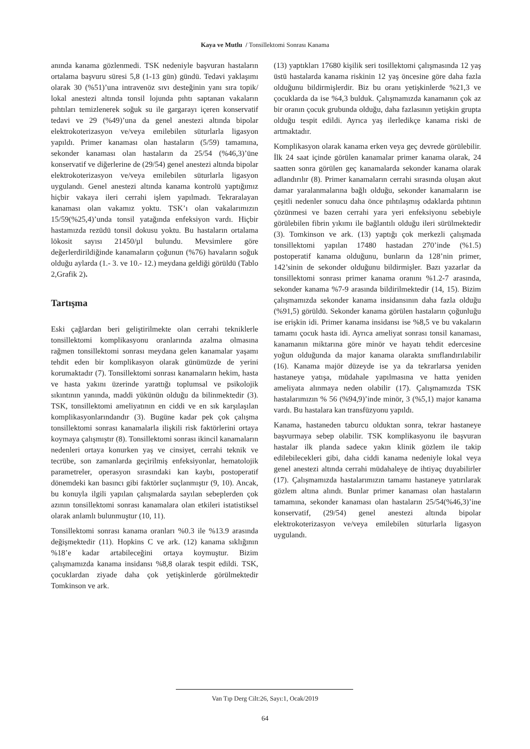Kaya ve Mutlu / Tonsillektomi Sonrası Kanama
anında kanama gözlenmedi. TSK nedeniyle başvuran hastaların ortalama başvuru süresi 5,8 (1-13 gün) gündü. Tedavi yaklaşımı olarak 30 (%51)’una intravenöz sıvı desteğinin yanı sıra topik/ lokal anestezi altında tonsil lojunda pıhtı saptanan vakaların pıhtıları temizlenerek soğuk su ile gargarayı içeren konservatif tedavi ve 29 (%49)’una da genel anestezi altında bipolar elektrokoterizasyon ve/veya emilebilen süturlarla ligasyon yapıldı. Primer kanaması olan hastaların (5/59) tamamına, sekonder kanaması olan hastaların da 25/54 (%46,3)’üne konservatif ve diğerlerine de (29/54) genel anestezi altında bipolar elektrokoterizasyon ve/veya emilebilen süturlarla ligasyon uygulandı. Genel anestezi altında kanama kontrolü yaptığımız hiçbir vakaya ileri cerrahi işlem yapılmadı. Tekraralayan kanaması olan vakamız yoktu. TSK’ı olan vakalarımızın 15/59(%25,4)’unda tonsil yatağında enfeksiyon vardı. Hiçbir hastamızda rezüdü tonsil dokusu yoktu. Bu hastaların ortalama lökosit sayısı 21450/µl bulundu. Mevsimlere göre değerlerdirildiğinde kanamaların çoğunun (%76) havaların soğuk olduğu aylarda (1.- 3. ve 10.- 12.) meydana geldiği görüldü (Tablo 2,Grafik 2).
Tartışma
Eski çağlardan beri geliştirilmekte olan cerrahi tekniklerle tonsillektomi komplikasyonu oranlarında azalma olmasına rağmen tonsillektomi sonrası meydana gelen kanamalar yaşamı tehdit eden bir komplikasyon olarak günümüzde de yerini korumaktadır (7). Tonsillektomi sonrası kanamaların hekim, hasta ve hasta yakını üzerinde yarattığı toplumsal ve psikolojik sıkıntının yanında, maddi yükünün olduğu da bilinmektedir (3). TSK, tonsillektomi ameliyatının en ciddi ve en sık karşılaşılan komplikasyonlarındandır (3). Bugüne kadar pek çok çalışma tonsillektomi sonrası kanamalarla ilişkili risk faktörlerini ortaya koymaya çalışmıştır (8). Tonsillektomi sonrası ikincil kanamaların nedenleri ortaya konurken yaş ve cinsiyet, cerrahi teknik ve tecrübe, son zamanlarda geçirilmiş enfeksiyonlar, hematolojik parametreler, operasyon sırasındaki kan kaybı, postoperatif dönemdeki kan basıncı gibi faktörler suçlanmıştır (9, 10). Ancak, bu konuyla ilgili yapılan çalışmalarda sayılan sebeplerden çok azının tonsillektomi sonrası kanamalara olan etkileri istatistiksel olarak anlamlı bulunmuştur (10, 11).
Tonsillektomi sonrası kanama oranları %0.3 ile %13.9 arasında değişmektedir (11). Hopkins C ve ark. (12) kanama sıklığının %18’e kadar artabileceğini ortaya koymuştur. Bizim çalışmamızda kanama insidansı %8,8 olarak tespit edildi. TSK, çocuklardan ziyade daha çok yetişkinlerde görülmektedir Tomkinson ve ark.
(13) yaptıkları 17680 kişilik seri tosillektomi çalışmasında 12 yaş üstü hastalarda kanama riskinin 12 yaş öncesine göre daha fazla olduğunu bildirmişlerdir. Biz bu oranı yetişkinlerde %21,3 ve çocuklarda da ise %4,3 bulduk. Çalışmamızda kanamanın çok az bir oranın çocuk grubunda olduğu, daha fazlasının yetişkin grupta olduğu tespit edildi. Ayrıca yaş ilerledikçe kanama riski de artmaktadır.
Komplikasyon olarak kanama erken veya geç devrede görülebilir. İlk 24 saat içinde görülen kanamalar primer kanama olarak, 24 saatten sonra görülen geç kanamalarda sekonder kanama olarak adlandırılır (8). Primer kanamaların cerrahi sırasında oluşan akut damar yaralanmalarına bağlı olduğu, sekonder kanamaların ise çeşitli nedenler sonucu daha önce pıhtılaşmış odaklarda pıhtının çözünmesi ve bazen cerrahi yara yeri enfeksiyonu sebebiyle görülebilen fibrin yıkımı ile bağlantılı olduğu ileri sürülmektedir (3). Tomkinson ve ark. (13) yaptığı çok merkezli çalışmada tonsillektomi yapılan 17480 hastadan 270’inde (%1.5) postoperatif kanama olduğunu, bunların da 128’nin primer, 142’sinin de sekonder olduğunu bildirmişler. Bazı yazarlar da tonsillektomi sonrası primer kanama oranını %1.2-7 arasında, sekonder kanama %7-9 arasında bildirilmektedir (14, 15). Bizim çalışmamızda sekonder kanama insidansının daha fazla olduğu (%91,5) görüldü. Sekonder kanama görülen hastaların çoğunluğu ise erişkin idi. Primer kanama insidansı ise %8,5 ve bu vakaların tamamı çocuk hasta idi. Ayrıca ameliyat sonrası tonsil kanaması, kanamanın miktarına göre minör ve hayatı tehdit edercesine yoğun olduğunda da major kanama olarakta sınıflandırılabilir (16). Kanama majör düzeyde ise ya da tekrarlarsa yeniden hastaneye yatışa, müdahale yapılmasına ve hatta yeniden ameliyata alınmaya neden olabilir (17). Çalışmamızda TSK hastalarımızın % 56 (%94,9)’inde minör, 3 (%5,1) major kanama vardı. Bu hastalara kan transfüzyonu yapıldı.
Kanama, hastaneden taburcu olduktan sonra, tekrar hastaneye başvurmaya sebep olabilir. TSK komplikasyonu ile başvuran hastalar ilk planda sadece yakın klinik gözlem ile takip edilebilecekleri gibi, daha ciddi kanama nedeniyle lokal veya genel anestezi altında cerrahi müdahaleye de ihtiyaç duyabilirler (17). Çalışmamızda hastalarımızın tamamı hastaneye yatırılarak gözlem altına alındı. Bunlar primer kanaması olan hastaların tamamına, sekonder kanaması olan hastaların 25/54(%46,3)’ine konservatif, (29/54) genel anestezi altında bipolar elektrokoterizasyon ve/veya emilebilen süturlarla ligasyon uygulandı.
Van Tıp Derg Cilt:26, Sayı:1, Ocak/2019
64